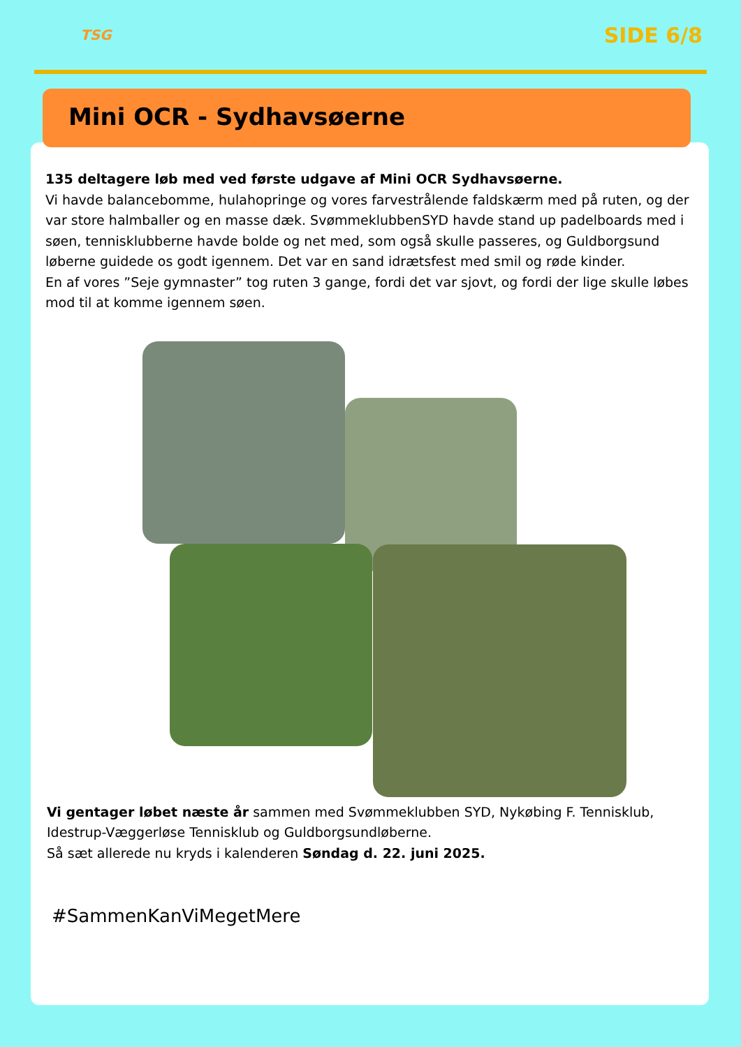TSG
SIDE 6/8
Mini OCR - Sydhavsøerne
135 deltagere løb med ved første udgave af Mini OCR Sydhavsøerne.
Vi havde balancebomme, hulahopringe og vores farvestrålende faldskærm med på ruten, og der var store halmballer og en masse dæk. SvømmeklubbenSYD havde stand up padelboards med i søen, tennisklubberne havde bolde og net med, som også skulle passeres, og Guldborgsund løberne guidede os godt igennem. Det var en sand idrætsfest med smil og røde kinder.
En af vores ”Seje gymnaster” tog ruten 3 gange, fordi det var sjovt, og fordi der lige skulle løbes mod til at komme igennem søen.
Vi gentager løbet næste år sammen med Svømmeklubben SYD, Nykøbing F. Tennisklub, Idestrup-Væggerløse Tennisklub og Guldborgsundløberne.
Så sæt allerede nu kryds i kalenderen Søndag d. 22. juni 2025.
#SammenKanViMegetMere